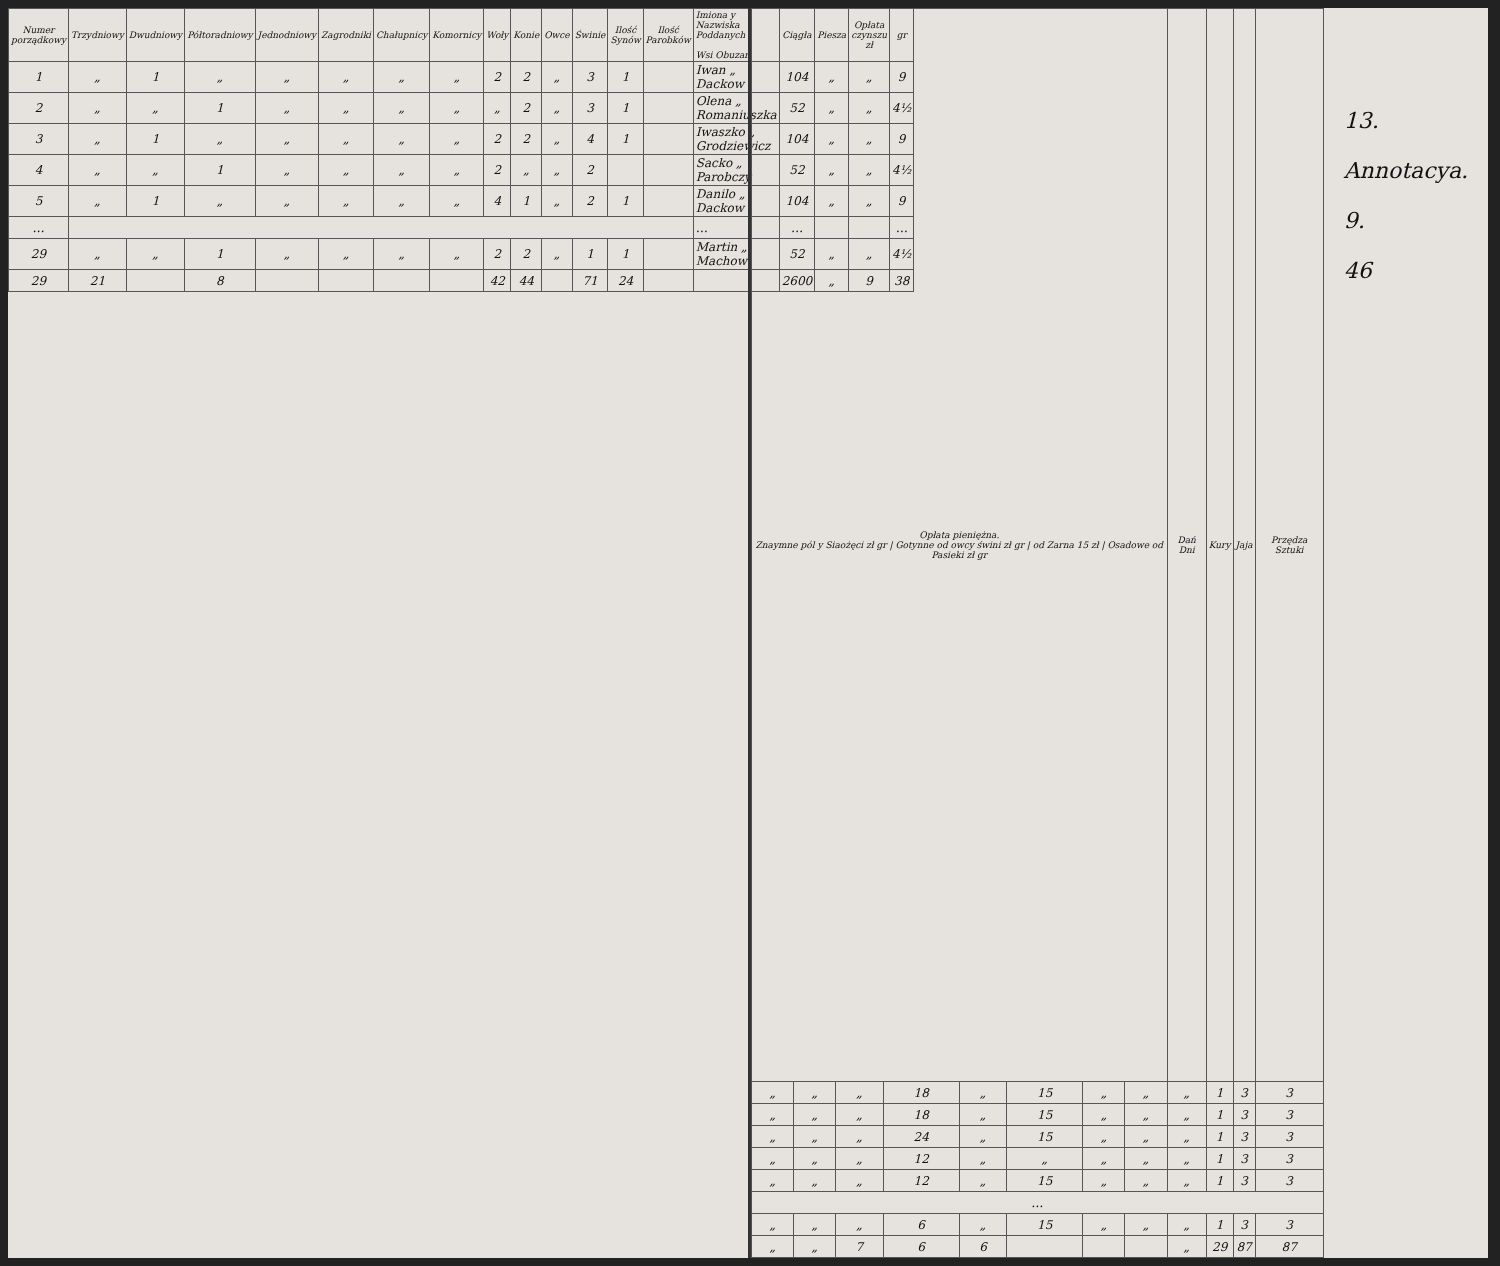| Numer porządkowy | Trzydniowy | Dwudniowy | Półtoradniowy | Jednodniowy | Zagrodniki | Chałupnicy | Komornicy | Woły | Konie | Owce | Świnie | Ilość Synów | Ilość Parobków | Imiona y Nazwiska Poddanych Wsi Obuzan | Ciągła | Piesza | Opłata czynszu zł | gr |
| --- | --- | --- | --- | --- | --- | --- | --- | --- | --- | --- | --- | --- | --- | --- | --- | --- | --- | --- |
| 1 | „ | 1 | „ | „ | „ | „ | „ | 2 | 2 | „ | 3 | 1 | | Iwan „ Dackow | 104 | „ | „ | 9 |
| 2 | „ | „ | 1 | „ | „ | „ | „ | „ | 2 | „ | 3 | 1 | | Olena „ Romaniuszka | 52 | „ | „ | 4½ |
| 3 | „ | 1 | „ | „ | „ | „ | „ | 2 | 2 | „ | 4 | 1 | | Iwaszko „ Grodziewicz | 104 | „ | „ | 9 |
| 4 | „ | „ | 1 | „ | „ | „ | „ | 2 | „ | „ | 2 | | | Sacko „ Parobczy | 52 | „ | „ | 4½ |
| 5 | „ | 1 | „ | „ | „ | „ | „ | 4 | 1 | „ | 2 | 1 | | Danilo „ Dackow | 104 | „ | „ | 9 |
| … | | | | | | | | | | | | | | … | … | | | … |
| 29 | „ | „ | 1 | „ | „ | „ | „ | 2 | 2 | „ | 1 | 1 | | Martin „ Machow | 52 | „ | „ | 4½ |
| 29 | 21 | | 8 | | | | | 42 | 44 | | 71 | 24 | | | 2600 | „ | 9 | 38 |
| Opłata pieniężna. Znaymne pól y Siaożęci zł gr / Gotynne od owcy świni zł gr / od Zarna 15 zł / Osadowe od Pasieki zł gr | | | | | | | | Dań Dni | Kury | Jaja | Przędza Sztuki |
| --- | --- | --- | --- | --- | --- | --- | --- | --- | --- | --- | --- |
| „ | „ | „ | 18 | „ | 15 | „ | „ | „ | 1 | 3 | 3 |
| „ | „ | „ | 18 | „ | 15 | „ | „ | „ | 1 | 3 | 3 |
| „ | „ | „ | 24 | „ | 15 | „ | „ | „ | 1 | 3 | 3 |
| „ | „ | „ | 12 | „ | „ | „ | „ | „ | 1 | 3 | 3 |
| „ | „ | „ | 12 | „ | 15 | „ | „ | „ | 1 | 3 | 3 |
| … | | | | | | | | | | | |
| „ | „ | „ | 6 | „ | 15 | „ | „ | „ | 1 | 3 | 3 |
| „ | „ | 7 | 6 | 6 | | | | „ | 29 | 87 | 87 |
13.
Annotacya.
9.
46